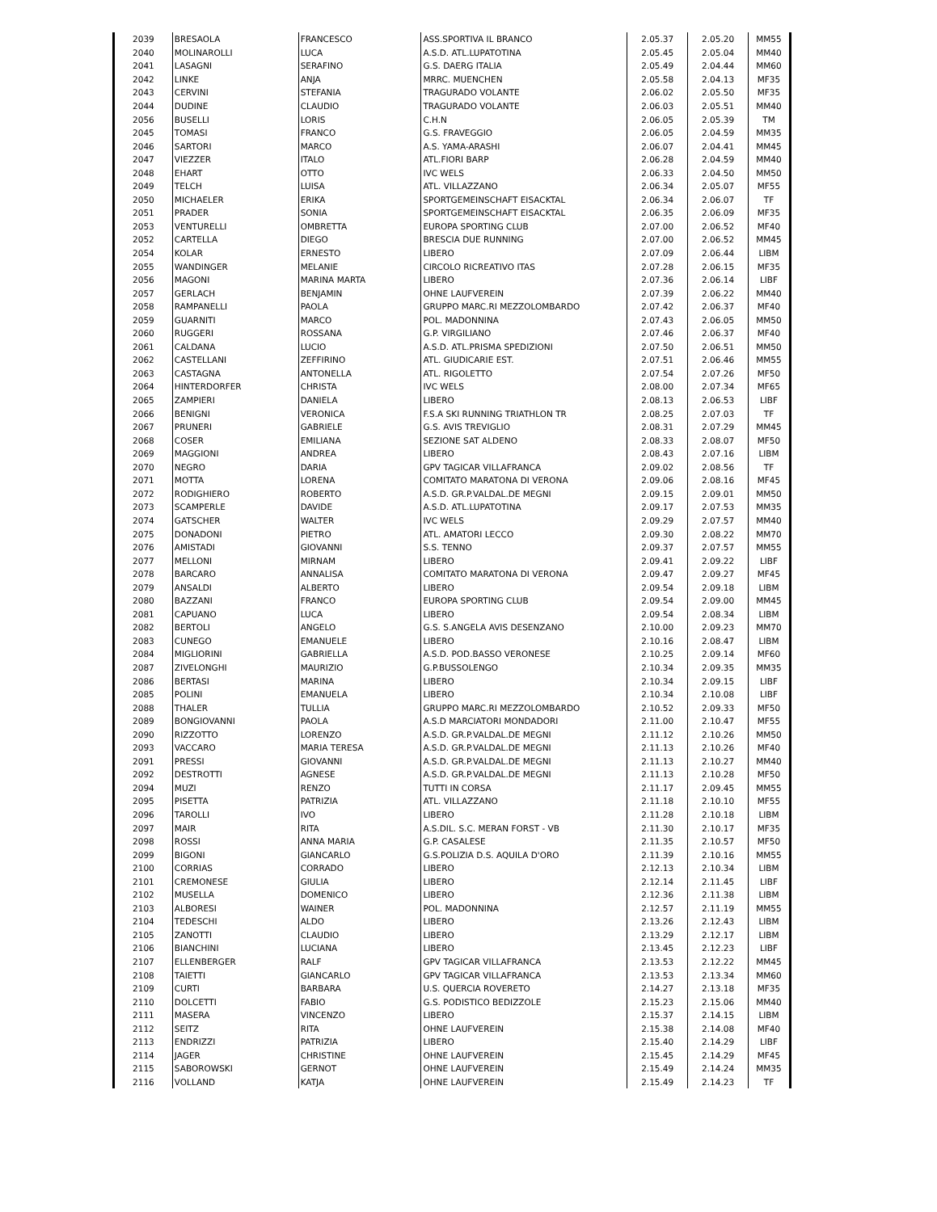| 2039 | BRESAOLA | FRANCESCO | ASS.SPORTIVA IL BRANCO | 2.05.37 | 2.05.20 | MM55 |
| 2040 | MOLINAROLLI | LUCA | A.S.D. ATL.LUPATOTINA | 2.05.45 | 2.05.04 | MM40 |
| 2041 | LASAGNI | SERAFINO | G.S. DAERG ITALIA | 2.05.49 | 2.04.44 | MM60 |
| 2042 | LINKE | ANJA | MRRC. MUENCHEN | 2.05.58 | 2.04.13 | MF35 |
| 2043 | CERVINI | STEFANIA | TRAGURADO VOLANTE | 2.06.02 | 2.05.50 | MF35 |
| 2044 | DUDINE | CLAUDIO | TRAGURADO VOLANTE | 2.06.03 | 2.05.51 | MM40 |
| 2056 | BUSELLI | LORIS | C.H.N | 2.06.05 | 2.05.39 | TM |
| 2045 | TOMASI | FRANCO | G.S. FRAVEGGIO | 2.06.05 | 2.04.59 | MM35 |
| 2046 | SARTORI | MARCO | A.S. YAMA-ARASHI | 2.06.07 | 2.04.41 | MM45 |
| 2047 | VIEZZER | ITALO | ATL.FIORI BARP | 2.06.28 | 2.04.59 | MM40 |
| 2048 | EHART | OTTO | IVC WELS | 2.06.33 | 2.04.50 | MM50 |
| 2049 | TELCH | LUISA | ATL. VILLAZZANO | 2.06.34 | 2.05.07 | MF55 |
| 2050 | MICHAELER | ERIKA | SPORTGEMEINSCHAFT EISACKTAL | 2.06.34 | 2.06.07 | TF |
| 2051 | PRADER | SONIA | SPORTGEMEINSCHAFT EISACKTAL | 2.06.35 | 2.06.09 | MF35 |
| 2053 | VENTURELLI | OMBRETTA | EUROPA SPORTING CLUB | 2.07.00 | 2.06.52 | MF40 |
| 2052 | CARTELLA | DIEGO | BRESCIA DUE RUNNING | 2.07.00 | 2.06.52 | MM45 |
| 2054 | KOLAR | ERNESTO | LIBERO | 2.07.09 | 2.06.44 | LIBM |
| 2055 | WANDINGER | MELANIE | CIRCOLO RICREATIVO ITAS | 2.07.28 | 2.06.15 | MF35 |
| 2056 | MAGONI | MARINA MARTA | LIBERO | 2.07.36 | 2.06.14 | LIBF |
| 2057 | GERLACH | BENJAMIN | OHNE LAUFVEREIN | 2.07.39 | 2.06.22 | MM40 |
| 2058 | RAMPANELLI | PAOLA | GRUPPO MARC.RI MEZZOLOMBARDO | 2.07.42 | 2.06.37 | MF40 |
| 2059 | GUARNITI | MARCO | POL. MADONNINA | 2.07.43 | 2.06.05 | MM50 |
| 2060 | RUGGERI | ROSSANA | G.P. VIRGILIANO | 2.07.46 | 2.06.37 | MF40 |
| 2061 | CALDANA | LUCIO | A.S.D. ATL.PRISMA SPEDIZIONI | 2.07.50 | 2.06.51 | MM50 |
| 2062 | CASTELLANI | ZEFFIRINO | ATL. GIUDICARIE EST. | 2.07.51 | 2.06.46 | MM55 |
| 2063 | CASTAGNA | ANTONELLA | ATL. RIGOLETTO | 2.07.54 | 2.07.26 | MF50 |
| 2064 | HINTERDORFER | CHRISTA | IVC WELS | 2.08.00 | 2.07.34 | MF65 |
| 2065 | ZAMPIERI | DANIELA | LIBERO | 2.08.13 | 2.06.53 | LIBF |
| 2066 | BENIGNI | VERONICA | F.S.A SKI RUNNING TRIATHLON TR | 2.08.25 | 2.07.03 | TF |
| 2067 | PRUNERI | GABRIELE | G.S. AVIS TREVIGLIO | 2.08.31 | 2.07.29 | MM45 |
| 2068 | COSER | EMILIANA | SEZIONE SAT ALDENO | 2.08.33 | 2.08.07 | MF50 |
| 2069 | MAGGIONI | ANDREA | LIBERO | 2.08.43 | 2.07.16 | LIBM |
| 2070 | NEGRO | DARIA | GPV TAGICAR VILLAFRANCA | 2.09.02 | 2.08.56 | TF |
| 2071 | MOTTA | LORENA | COMITATO MARATONA DI VERONA | 2.09.06 | 2.08.16 | MF45 |
| 2072 | RODIGHIERO | ROBERTO | A.S.D. GR.P.VALDAL.DE MEGNI | 2.09.15 | 2.09.01 | MM50 |
| 2073 | SCAMPERLE | DAVIDE | A.S.D. ATL.LUPATOTINA | 2.09.17 | 2.07.53 | MM35 |
| 2074 | GATSCHER | WALTER | IVC WELS | 2.09.29 | 2.07.57 | MM40 |
| 2075 | DONADONI | PIETRO | ATL. AMATORI LECCO | 2.09.30 | 2.08.22 | MM70 |
| 2076 | AMISTADI | GIOVANNI | S.S. TENNO | 2.09.37 | 2.07.57 | MM55 |
| 2077 | MELLONI | MIRNAM | LIBERO | 2.09.41 | 2.09.22 | LIBF |
| 2078 | BARCARO | ANNALISA | COMITATO MARATONA DI VERONA | 2.09.47 | 2.09.27 | MF45 |
| 2079 | ANSALDI | ALBERTO | LIBERO | 2.09.54 | 2.09.18 | LIBM |
| 2080 | BAZZANI | FRANCO | EUROPA SPORTING CLUB | 2.09.54 | 2.09.00 | MM45 |
| 2081 | CAPUANO | LUCA | LIBERO | 2.09.54 | 2.08.34 | LIBM |
| 2082 | BERTOLI | ANGELO | G.S. S.ANGELA AVIS DESENZANO | 2.10.00 | 2.09.23 | MM70 |
| 2083 | CUNEGO | EMANUELE | LIBERO | 2.10.16 | 2.08.47 | LIBM |
| 2084 | MIGLIORINI | GABRIELLA | A.S.D. POD.BASSO VERONESE | 2.10.25 | 2.09.14 | MF60 |
| 2087 | ZIVELONGHI | MAURIZIO | G.P.BUSSOLENGO | 2.10.34 | 2.09.35 | MM35 |
| 2086 | BERTASI | MARINA | LIBERO | 2.10.34 | 2.09.15 | LIBF |
| 2085 | POLINI | EMANUELA | LIBERO | 2.10.34 | 2.10.08 | LIBF |
| 2088 | THALER | TULLIA | GRUPPO MARC.RI MEZZOLOMBARDO | 2.10.52 | 2.09.33 | MF50 |
| 2089 | BONGIOVANNI | PAOLA | A.S.D MARCIATORI MONDADORI | 2.11.00 | 2.10.47 | MF55 |
| 2090 | RIZZOTTO | LORENZO | A.S.D. GR.P.VALDAL.DE MEGNI | 2.11.12 | 2.10.26 | MM50 |
| 2093 | VACCARO | MARIA TERESA | A.S.D. GR.P.VALDAL.DE MEGNI | 2.11.13 | 2.10.26 | MF40 |
| 2091 | PRESSI | GIOVANNI | A.S.D. GR.P.VALDAL.DE MEGNI | 2.11.13 | 2.10.27 | MM40 |
| 2092 | DESTROTTI | AGNESE | A.S.D. GR.P.VALDAL.DE MEGNI | 2.11.13 | 2.10.28 | MF50 |
| 2094 | MUZI | RENZO | TUTTI IN CORSA | 2.11.17 | 2.09.45 | MM55 |
| 2095 | PISETTA | PATRIZIA | ATL. VILLAZZANO | 2.11.18 | 2.10.10 | MF55 |
| 2096 | TAROLLI | IVO | LIBERO | 2.11.28 | 2.10.18 | LIBM |
| 2097 | MAIR | RITA | A.S.DIL. S.C. MERAN FORST - VB | 2.11.30 | 2.10.17 | MF35 |
| 2098 | ROSSI | ANNA MARIA | G.P. CASALESE | 2.11.35 | 2.10.57 | MF50 |
| 2099 | BIGONI | GIANCARLO | G.S.POLIZIA D.S. AQUILA D'ORO | 2.11.39 | 2.10.16 | MM55 |
| 2100 | CORRIAS | CORRADO | LIBERO | 2.12.13 | 2.10.34 | LIBM |
| 2101 | CREMONESE | GIULIA | LIBERO | 2.12.14 | 2.11.45 | LIBF |
| 2102 | MUSELLA | DOMENICO | LIBERO | 2.12.36 | 2.11.38 | LIBM |
| 2103 | ALBORESI | WAINER | POL. MADONNINA | 2.12.57 | 2.11.19 | MM55 |
| 2104 | TEDESCHI | ALDO | LIBERO | 2.13.26 | 2.12.43 | LIBM |
| 2105 | ZANOTTI | CLAUDIO | LIBERO | 2.13.29 | 2.12.17 | LIBM |
| 2106 | BIANCHINI | LUCIANA | LIBERO | 2.13.45 | 2.12.23 | LIBF |
| 2107 | ELLENBERGER | RALF | GPV TAGICAR VILLAFRANCA | 2.13.53 | 2.12.22 | MM45 |
| 2108 | TAIETTI | GIANCARLO | GPV TAGICAR VILLAFRANCA | 2.13.53 | 2.13.34 | MM60 |
| 2109 | CURTI | BARBARA | U.S. QUERCIA ROVERETO | 2.14.27 | 2.13.18 | MF35 |
| 2110 | DOLCETTI | FABIO | G.S. PODISTICO BEDIZZOLE | 2.15.23 | 2.15.06 | MM40 |
| 2111 | MASERA | VINCENZO | LIBERO | 2.15.37 | 2.14.15 | LIBM |
| 2112 | SEITZ | RITA | OHNE LAUFVEREIN | 2.15.38 | 2.14.08 | MF40 |
| 2113 | ENDRIZZI | PATRIZIA | LIBERO | 2.15.40 | 2.14.29 | LIBF |
| 2114 | JAGER | CHRISTINE | OHNE LAUFVEREIN | 2.15.45 | 2.14.29 | MF45 |
| 2115 | SABOROWSKI | GERNOT | OHNE LAUFVEREIN | 2.15.49 | 2.14.24 | MM35 |
| 2116 | VOLLAND | KATJA | OHNE LAUFVEREIN | 2.15.49 | 2.14.23 | TF |